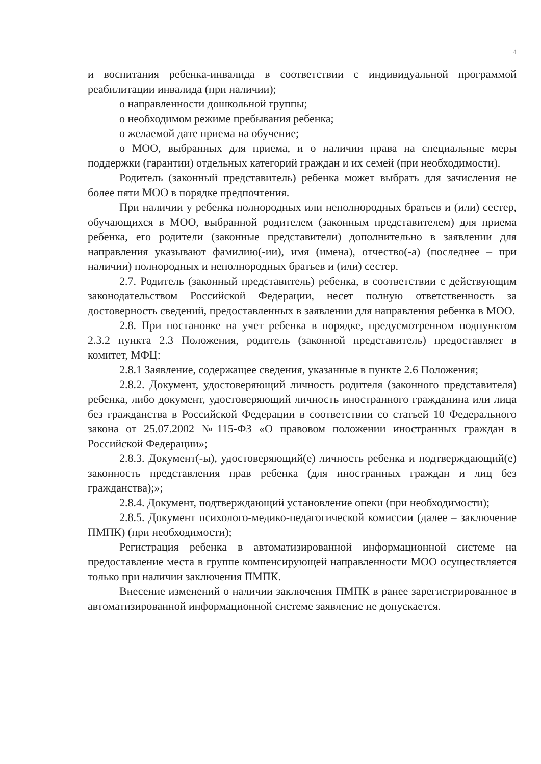4
и воспитания ребенка-инвалида в соответствии с индивидуальной программой реабилитации инвалида (при наличии);
о направленности дошкольной группы;
о необходимом режиме пребывания ребенка;
о желаемой дате приема на обучение;
о МОО, выбранных для приема, и о наличии права на специальные меры поддержки (гарантии) отдельных категорий граждан и их семей (при необходимости).
Родитель (законный представитель) ребенка может выбрать для зачисления не более пяти МОО в порядке предпочтения.
При наличии у ребенка полнородных или неполнородных братьев и (или) сестер, обучающихся в МОО, выбранной родителем (законным представителем) для приема ребенка, его родители (законные представители) дополнительно в заявлении для направления указывают фамилию(-ии), имя (имена), отчество(-а) (последнее – при наличии) полнородных и неполнородных братьев и (или) сестер.
2.7. Родитель (законный представитель) ребенка, в соответствии с действующим законодательством Российской Федерации, несет полную ответственность за достоверность сведений, предоставленных в заявлении для направления ребенка в МОО.
2.8. При постановке на учет ребенка в порядке, предусмотренном подпунктом 2.3.2 пункта 2.3 Положения, родитель (законной представитель) предоставляет в комитет, МФЦ:
2.8.1 Заявление, содержащее сведения, указанные в пункте 2.6 Положения;
2.8.2. Документ, удостоверяющий личность родителя (законного представителя) ребенка, либо документ, удостоверяющий личность иностранного гражданина или лица без гражданства в Российской Федерации в соответствии со статьей 10 Федерального закона от 25.07.2002 №115-ФЗ «О правовом положении иностранных граждан в Российской Федерации»;
2.8.3. Документ(-ы), удостоверяющий(е) личность ребенка и подтверждающий(е) законность представления прав ребенка (для иностранных граждан и лиц без гражданства);»;
2.8.4. Документ, подтверждающий установление опеки (при необходимости);
2.8.5. Документ психолого-медико-педагогической комиссии (далее – заключение ПМПК) (при необходимости);
Регистрация ребенка в автоматизированной информационной системе на предоставление места в группе компенсирующей направленности МОО осуществляется только при наличии заключения ПМПК.
Внесение изменений о наличии заключения ПМПК в ранее зарегистрированное в автоматизированной информационной системе заявление не допускается.